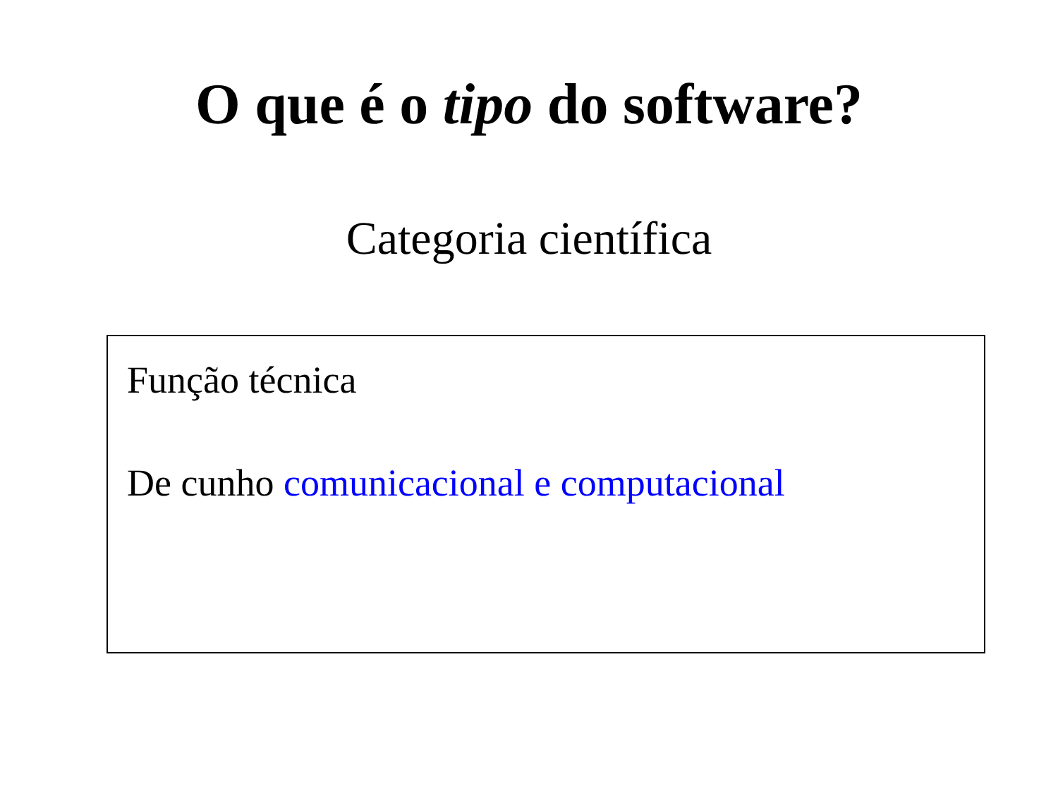O que é o tipo do software?
Categoria científica
Função técnica
De cunho comunicacional e computacional